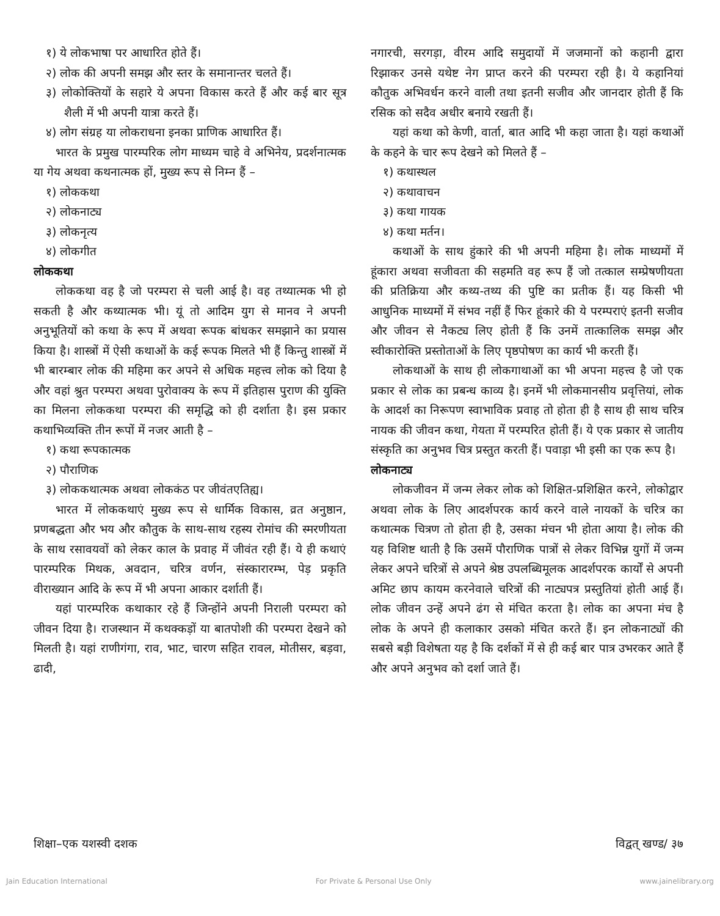१) ये लोकभाषा पर आधारित होते हैं।
२) लोक की अपनी समझ और स्तर के समानान्तर चलते हैं।
३) लोकोक्तियों के सहारे ये अपना विकास करते हैं और कई बार सूत्र शैली में भी अपनी यात्रा करते हैं।
४) लोग संग्रह या लोकराधना इनका प्राणिक आधारित हैं।
भारत के प्रमुख पारम्परिक लोग माध्यम चाहे वे अभिनेय, प्रदर्शनात्मक या गेय अथवा कथनात्मक हों, मुख्य रूप से निम्न हैं –
१) लोककथा
२) लोकनाट्य
३) लोकनृत्य
४) लोकगीत
लोककथा
लोककथा वह है जो परम्परा से चली आई है। वह तथ्यात्मक भी हो सकती है और कथ्यात्मक भी। यूं तो आदिम युग से मानव ने अपनी अनुभूतियों को कथा के रूप में अथवा रूपक बांधकर समझाने का प्रयास किया है। शास्त्रों में ऐसी कथाओं के कई रूपक मिलते भी हैं किन्तु शास्त्रों में भी बारम्बार लोक की महिमा कर अपने से अधिक महत्त्व लोक को दिया है और वहां श्रुत परम्परा अथवा पुरोवाक्य के रूप में इतिहास पुराण की युक्ति का मिलना लोककथा परम्परा की समृद्धि को ही दर्शाता है। इस प्रकार कथाभिव्यक्ति तीन रूपों में नजर आती है –
१) कथा रूपकात्मक
२) पौराणिक
३) लोककथात्मक अथवा लोककंठ पर जीवंतएतिह्य।
भारत में लोककथाएं मुख्य रूप से धार्मिक विकास, व्रत अनुष्ठान, प्रणबद्धता और भय और कौतुक के साथ-साथ रहस्य रोमांच की स्मरणीयता के साथ रसावयवों को लेकर काल के प्रवाह में जीवंत रही हैं। ये ही कथाएं पारम्परिक मिथक, अवदान, चरित्र वर्णन, संस्कारारम्भ, पेड़ प्रकृति वीराख्यान आदि के रूप में भी अपना आकार दर्शाती हैं।
यहां पारम्परिक कथाकार रहे हैं जिन्होंने अपनी निराली परम्परा को जीवन दिया है। राजस्थान में कथक्कड़ों या बातपोशी की परम्परा देखने को मिलती है। यहां राणीगंगा, राव, भाट, चारण सहित रावल, मोतीसर, बड़वा, ढादी,
नगारची, सरगड़ा, वीरम आदि समुदायों में जजमानों को कहानी द्वारा रिझाकर उनसे यथेष्ट नेग प्राप्त करने की परम्परा रही है। ये कहानियां कौतुक अभिवर्धन करने वाली तथा इतनी सजीव और जानदार होती हैं कि रसिक को सदैव अधीर बनाये रखती हैं।
यहां कथा को केणी, वार्ता, बात आदि भी कहा जाता है। यहां कथाओं के कहने के चार रूप देखने को मिलते हैं –
१) कथास्थल
२) कथावाचन
३) कथा गायक
४) कथा मर्तन।
कथाओं के साथ हुंकारे की भी अपनी महिमा है। लोक माध्यमों में हूंकारा अथवा सजीवता की सहमति वह रूप हैं जो तत्काल सम्प्रेषणीयता की प्रतिक्रिया और कथ्य-तथ्य की पुष्टि का प्रतीक हैं। यह किसी भी आधुनिक माध्यमों में संभव नहीं हैं फिर हूंकारे की ये परम्पराएं इतनी सजीव और जीवन से नैकट्य लिए होती हैं कि उनमें तात्कालिक समझ और स्वीकारोक्ति प्रस्तोताओं के लिए पृष्ठपोषण का कार्य भी करती हैं।
लोकथाओं के साथ ही लोकगाथाओं का भी अपना महत्त्व है जो एक प्रकार से लोक का प्रबन्ध काव्य है। इनमें भी लोकमानसीय प्रवृत्तियां, लोक के आदर्श का निरूपण स्वाभाविक प्रवाह तो होता ही है साथ ही साथ चरित्र नायक की जीवन कथा, गेयता में परम्परित होती हैं। ये एक प्रकार से जातीय संस्कृति का अनुभव चित्र प्रस्तुत करती हैं। पवाड़ा भी इसी का एक रूप है।
लोकनाट्य
लोकजीवन में जन्म लेकर लोक को शिक्षित-प्रशिक्षित करने, लोकोद्वार अथवा लोक के लिए आदर्शपरक कार्य करने वाले नायकों के चरित्र का कथात्मक चित्रण तो होता ही है, उसका मंचन भी होता आया है। लोक की यह विशिष्ट थाती है कि उसमें पौराणिक पात्रों से लेकर विभिन्न युगों में जन्म लेकर अपने चरित्रों से अपने श्रेष्ठ उपलब्धिमूलक आदर्शपरक कार्यों से अपनी अमिट छाप कायम करनेवाले चरित्रों की नाट्यपत्र प्रस्तुतियां होती आई हैं। लोक जीवन उन्हें अपने ढंग से मंचित करता है। लोक का अपना मंच है लोक के अपने ही कलाकार उसको मंचित करते हैं। इन लोकनाट्यों की सबसे बड़ी विशेषता यह है कि दर्शकों में से ही कई बार पात्र उभरकर आते हैं और अपने अनुभव को दर्शा जाते हैं।
शिक्षा–एक यशस्वी दशक विद्वत् खण्ड/ ३७
Jain Education International For Private & Personal Use Only www.jainelibrary.org